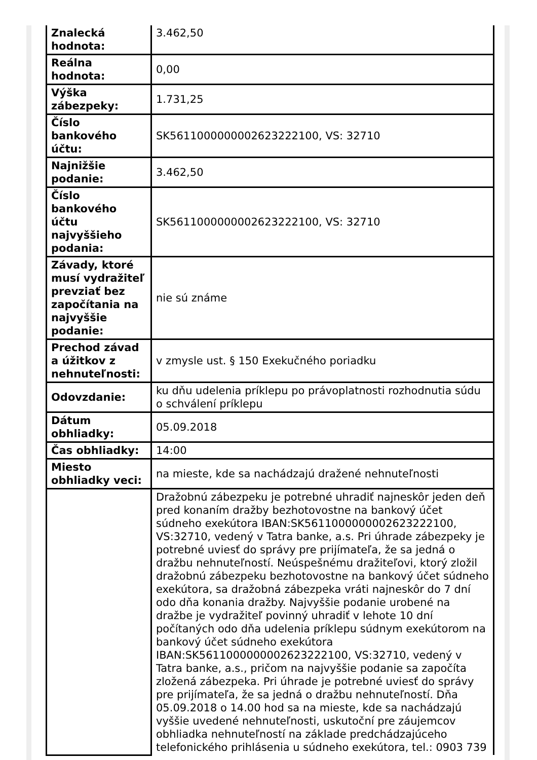| Znalecká hodnota: | 3.462,50 |
| Reálna hodnota: | 0,00 |
| Výška zábezpeky: | 1.731,25 |
| Číslo bankového účtu: | SK5611000000002623222100, VS: 32710 |
| Najnižšie podanie: | 3.462,50 |
| Číslo bankového účtu najvyššieho podania: | SK5611000000002623222100, VS: 32710 |
| Závady, ktoré musí vydražiteľ prevziať bez započítania na najvyššie podanie: | nie sú známe |
| Prechod závad a úžitkov z nehnuteľnosti: | v zmysle ust. § 150 Exekučného poriadku |
| Odovzdanie: | ku dňu udelenia príklepu po právoplatnosti rozhodnutia súdu o schválení príklepu |
| Dátum obhliadky: | 05.09.2018 |
| Čas obhliadky: | 14:00 |
| Miesto obhliadky veci: | na mieste, kde sa nachádzajú dražené nehnuteľnosti |
| | Dražobnú zábezpeku je potrebné uhradiť najneskôr jeden deň pred konaním dražby bezhotovostne na bankový účet súdneho exekútora IBAN:SK5611000000002623222100, VS:32710, vedený v Tatra banke, a.s. Pri úhrade zábezpeky je potrebné uviesť do správy pre prijímateľa, že sa jedná o dražbu nehnuteľností. Neúspešnému dražiteľovi, ktorý zložil dražobnú zábezpeku bezhotovostne na bankový účet súdneho exekútora, sa dražobná zábezpeka vráti najneskôr do 7 dní odo dňa konania dražby. Najvyššie podanie urobené na dražbe je vydražiteľ povinný uhradiť v lehote 10 dní počítaných odo dňa udelenia príklepu súdnym exekútorom na bankový účet súdneho exekútora IBAN:SK5611000000002623222100, VS:32710, vedený v Tatra banke, a.s., pričom na najvyššie podanie sa započíta zložená zábezpeka. Pri úhrade je potrebné uviesť do správy pre prijímateľa, že sa jedná o dražbu nehnuteľností. Dňa 05.09.2018 o 14.00 hod sa na mieste, kde sa nachádzajú vyššie uvedené nehnuteľnosti, uskutoční pre záujemcov obhliadka nehnuteľností na základe predchádzajúceho telefonického prihlásenia u súdneho exekútora, tel.: 0903 739 |